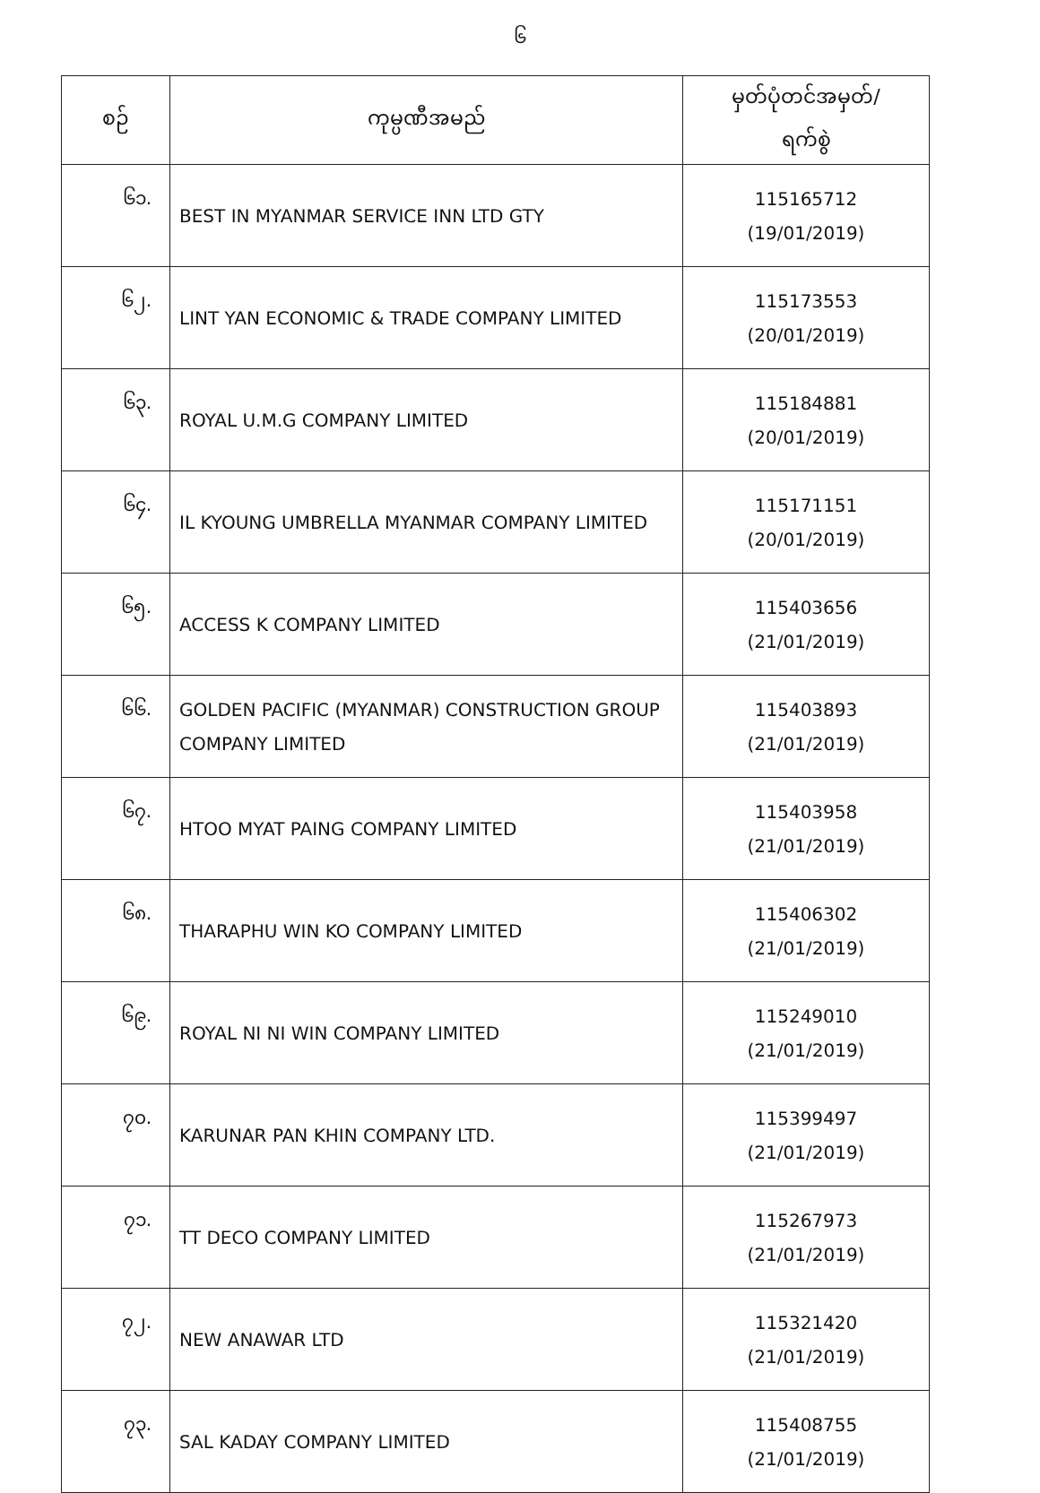၆
| စဉ် | ကုမ္ပဏီအမည် | မှတ်ပုံတင်အမှတ်/ ရက်စွဲ |
| --- | --- | --- |
| ၆၁. | BEST IN MYANMAR SERVICE INN LTD GTY | 115165712 (19/01/2019) |
| ၆၂. | LINT YAN ECONOMIC & TRADE COMPANY LIMITED | 115173553 (20/01/2019) |
| ၆၃. | ROYAL U.M.G COMPANY LIMITED | 115184881 (20/01/2019) |
| ၆၄. | IL KYOUNG UMBRELLA MYANMAR COMPANY LIMITED | 115171151 (20/01/2019) |
| ၆၅. | ACCESS K COMPANY LIMITED | 115403656 (21/01/2019) |
| ၆၆. | GOLDEN PACIFIC (MYANMAR) CONSTRUCTION GROUP COMPANY LIMITED | 115403893 (21/01/2019) |
| ၆၇. | HTOO MYAT PAING COMPANY LIMITED | 115403958 (21/01/2019) |
| ၆၈. | THARAPHU WIN KO COMPANY LIMITED | 115406302 (21/01/2019) |
| ၆၉. | ROYAL NI NI WIN COMPANY LIMITED | 115249010 (21/01/2019) |
| ၇၀. | KARUNAR PAN KHIN COMPANY LTD. | 115399497 (21/01/2019) |
| ၇၁. | TT DECO COMPANY LIMITED | 115267973 (21/01/2019) |
| ၇၂. | NEW ANAWAR LTD | 115321420 (21/01/2019) |
| ၇၃. | SAL KADAY COMPANY LIMITED | 115408755 (21/01/2019) |